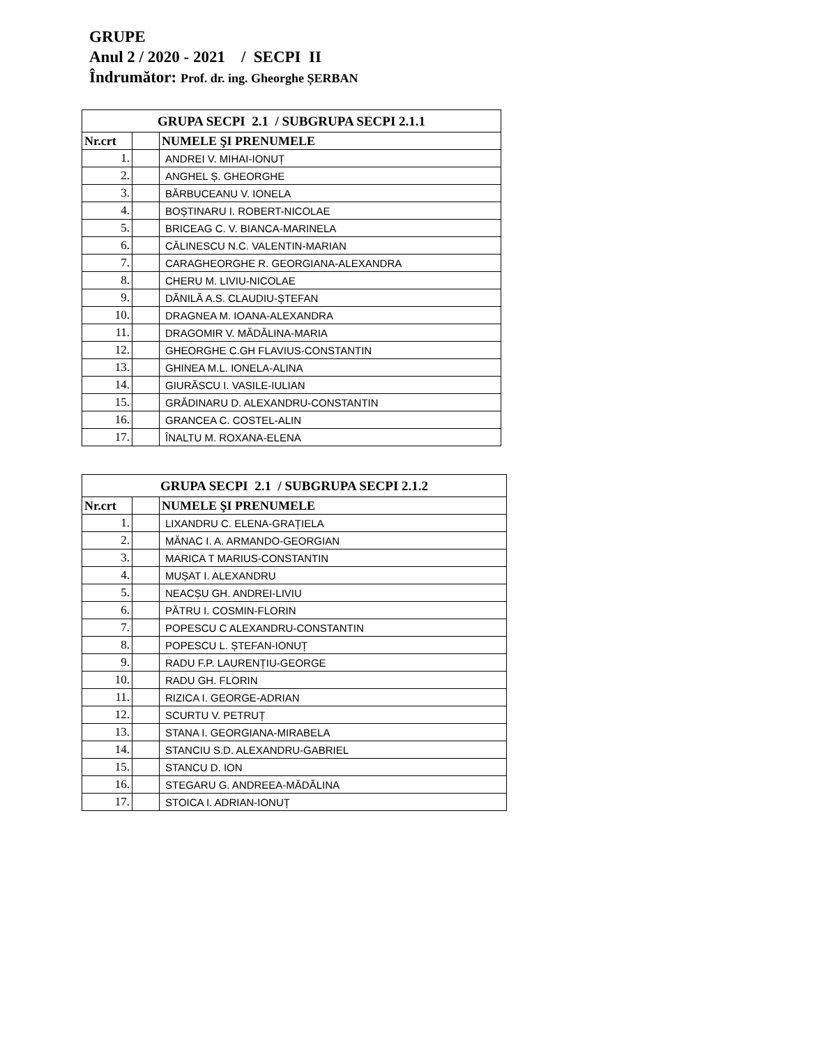GRUPE
Anul 2 / 2020 - 2021 / SECPI II
Îndrumător: Prof. dr. ing. Gheorghe ȘERBAN
| GRUPA SECPI 2.1 / SUBGRUPA SECPI 2.1.1 | | |
| Nr.crt | | NUMELE ŞI PRENUMELE |
| 1. | | ANDREI V. MIHAI-IONUȚ |
| 2. | | ANGHEL Ș. GHEORGHE |
| 3. | | BĂRBUCEANU V. IONELA |
| 4. | | BOȘTINARU I. ROBERT-NICOLAE |
| 5. | | BRICEAG C. V. BIANCA-MARINELA |
| 6. | | CĂLINESCU N.C. VALENTIN-MARIAN |
| 7. | | CARAGHEORGHE R. GEORGIANA-ALEXANDRA |
| 8. | | CHERU M. LIVIU-NICOLAE |
| 9. | | DĂNILĂ A.S. CLAUDIU-ȘTEFAN |
| 10. | | DRAGNEA M. IOANA-ALEXANDRA |
| 11. | | DRAGOMIR V. MĂDĂLINA-MARIA |
| 12. | | GHEORGHE C.GH FLAVIUS-CONSTANTIN |
| 13. | | GHINEA M.L. IONELA-ALINA |
| 14. | | GIURĂSCU I. VASILE-IULIAN |
| 15. | | GRĂDINARU D. ALEXANDRU-CONSTANTIN |
| 16. | | GRANCEA C. COSTEL-ALIN |
| 17. | | ÎNALTU M. ROXANA-ELENA |
| GRUPA SECPI 2.1 / SUBGRUPA SECPI 2.1.2 | | |
| Nr.crt | | NUMELE ŞI PRENUMELE |
| 1. | | LIXANDRU C. ELENA-GRAȚIELA |
| 2. | | MĂNAC I. A. ARMANDO-GEORGIAN |
| 3. | | MARICA T MARIUS-CONSTANTIN |
| 4. | | MUȘAT I. ALEXANDRU |
| 5. | | NEACȘU GH. ANDREI-LIVIU |
| 6. | | PĂTRU I. COSMIN-FLORIN |
| 7. | | POPESCU C ALEXANDRU-CONSTANTIN |
| 8. | | POPESCU L. ȘTEFAN-IONUȚ |
| 9. | | RADU F.P. LAURENȚIU-GEORGE |
| 10. | | RADU GH. FLORIN |
| 11. | | RIZICA I. GEORGE-ADRIAN |
| 12. | | SCURTU V. PETRUȚ |
| 13. | | STANA I. GEORGIANA-MIRABELA |
| 14. | | STANCIU S.D. ALEXANDRU-GABRIEL |
| 15. | | STANCU D. ION |
| 16. | | STEGARU G. ANDREEA-MĂDĂLINA |
| 17. | | STOICA I. ADRIAN-IONUȚ |